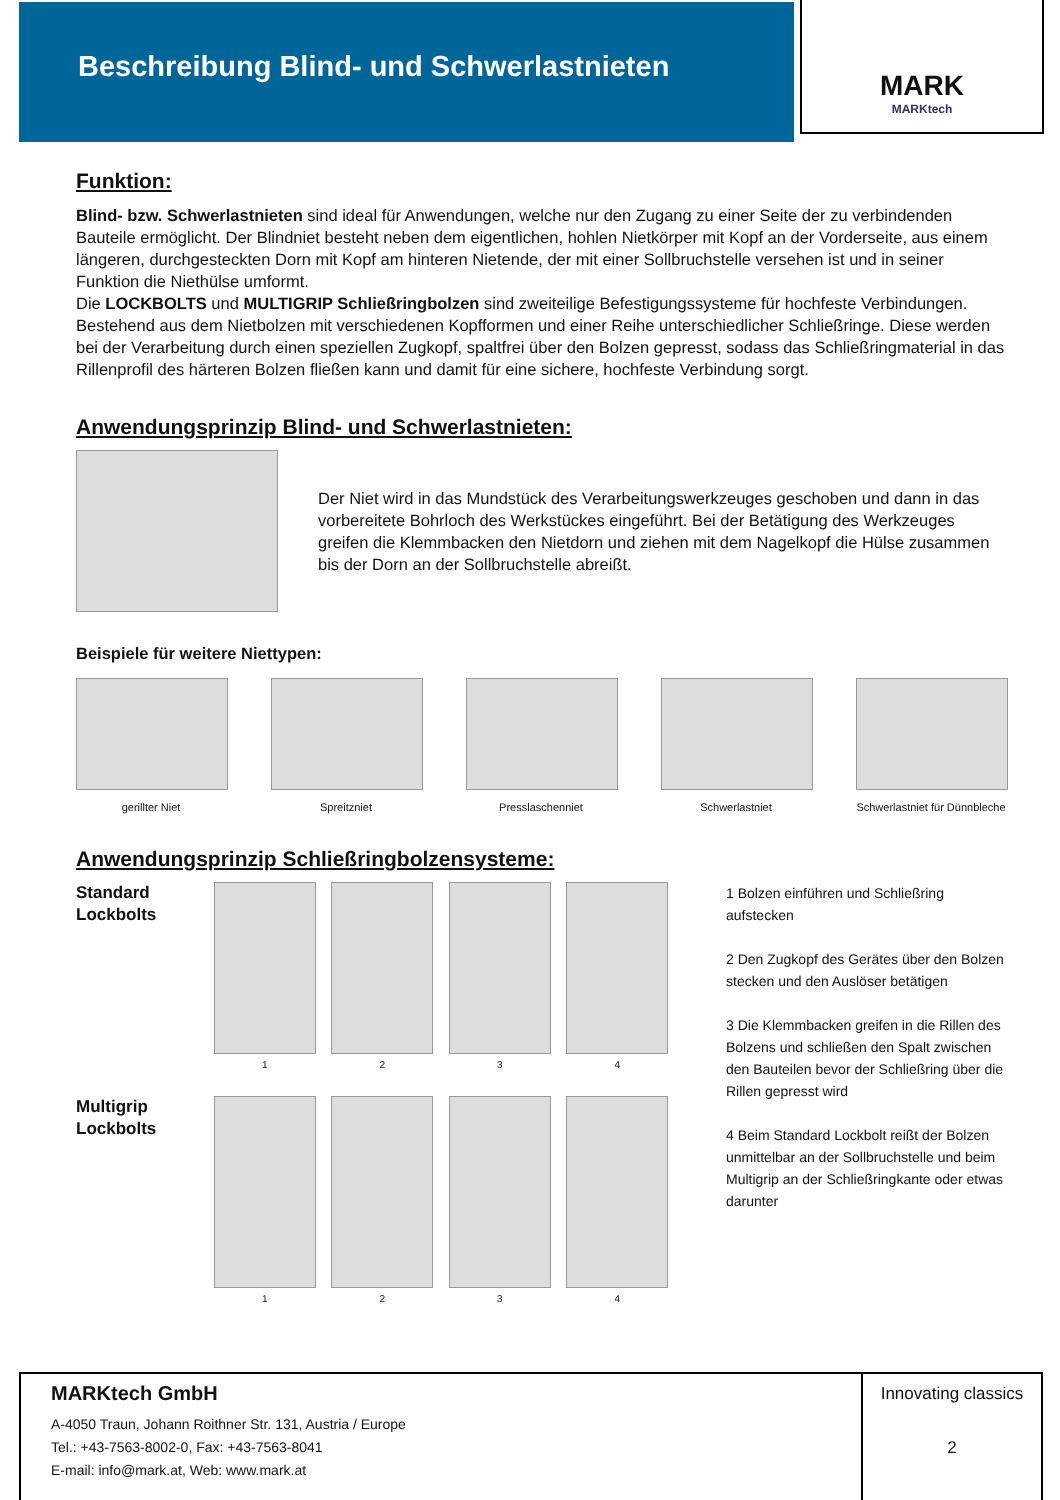Beschreibung Blind- und Schwerlastnieten
MARK
MARKtech
Funktion:
Blind- bzw. Schwerlastnieten sind ideal für Anwendungen, welche nur den Zugang zu einer Seite der zu verbindenden Bauteile ermöglicht. Der Blindniet besteht neben dem eigentlichen, hohlen Nietkörper mit Kopf an der Vorderseite, aus einem längeren, durchgesteckten Dorn mit Kopf am hinteren Nietende, der mit einer Sollbruchstelle versehen ist und in seiner Funktion die Niethülse umformt.
Die LOCKBOLTS und MULTIGRIP Schließringbolzen sind zweiteilige Befestigungssysteme für hochfeste Verbindungen. Bestehend aus dem Nietbolzen mit verschiedenen Kopfformen und einer Reihe unterschiedlicher Schließringe. Diese werden bei der Verarbeitung durch einen speziellen Zugkopf, spaltfrei über den Bolzen gepresst, sodass das Schließringmaterial in das Rillenprofil des härteren Bolzen fließen kann und damit für eine sichere, hochfeste Verbindung sorgt.
Anwendungsprinzip Blind- und Schwerlastnieten:
Der Niet wird in das Mundstück des Verarbeitungswerkzeuges geschoben und dann in das vorbereitete Bohrloch des Werkstückes eingeführt. Bei der Betätigung des Werkzeuges greifen die Klemmbacken den Nietdorn und ziehen mit dem Nagelkopf die Hülse zusammen bis der Dorn an der Sollbruchstelle abreißt.
Beispiele für weitere Niettypen:
gerillter Niet Spreitzniet Presslaschenniet Schwerlastniet Schwerlastniet für Dünnbleche
Anwendungsprinzip Schließringbolzensysteme:
Standard Lockbolts
1 2 3 4
Multigrip Lockbolts
1 2 3 4
1 Bolzen einführen und Schließring aufstecken
2 Den Zugkopf des Gerätes über den Bolzen stecken und den Auslöser betätigen
3 Die Klemmbacken greifen in die Rillen des Bolzens und schließen den Spalt zwischen den Bauteilen bevor der Schließring über die Rillen gepresst wird
4 Beim Standard Lockbolt reißt der Bolzen unmittelbar an der Sollbruchstelle und beim Multigrip an der Schließringkante oder etwas darunter
MARKtech GmbH
A-4050 Traun, Johann Roithner Str. 131, Austria / Europe
Tel.: +43-7563-8002-0, Fax: +43-7563-8041
E-mail: info@mark.at, Web: www.mark.at
Innovating classics
2